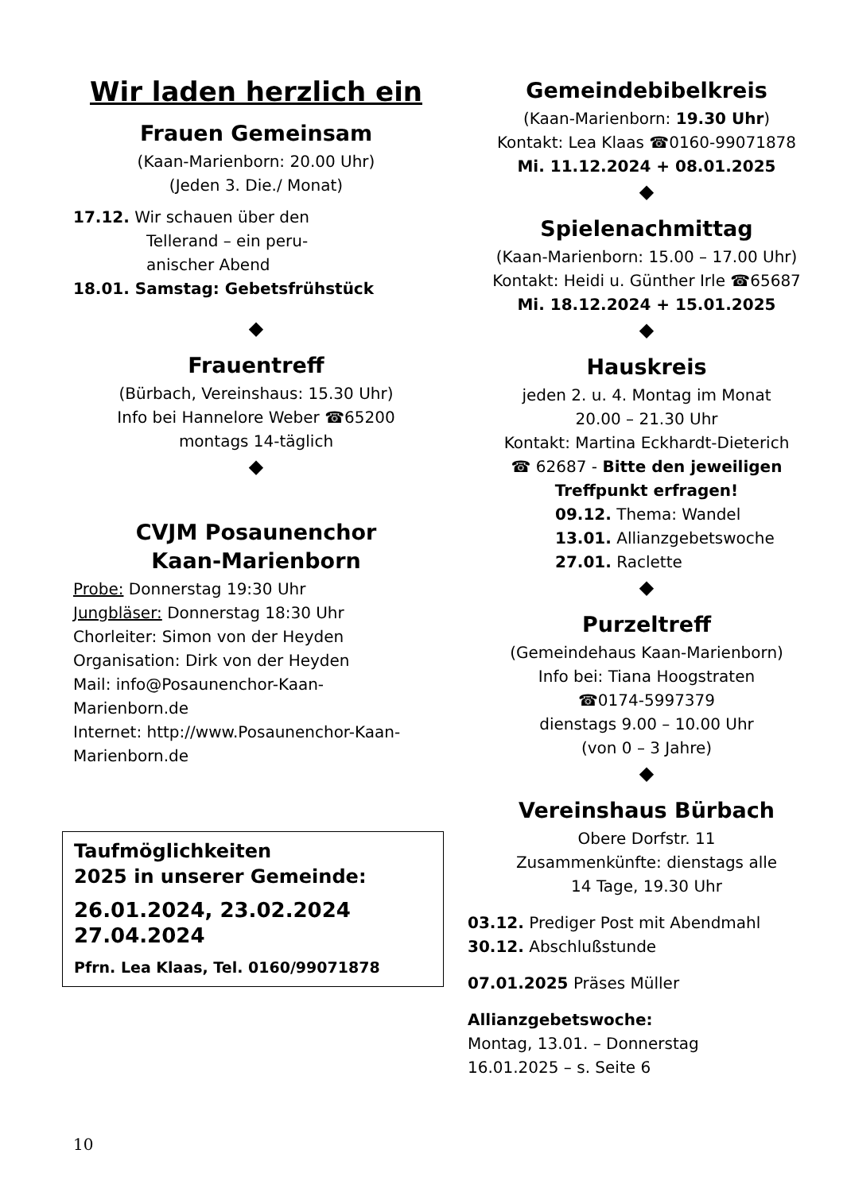Wir laden herzlich ein
Frauen Gemeinsam
(Kaan-Marienborn: 20.00 Uhr)
(Jeden 3. Die./ Monat)
17.12. Wir schauen über den
Tellerand – ein peru-
anischer Abend
18.01. Samstag: Gebetsfrühstück
◆
Frauentreff
(Bürbach, Vereinshaus: 15.30 Uhr)
Info bei Hannelore Weber ☎65200
montags 14-täglich
◆
CVJM Posaunenchor
Kaan-Marienborn
Probe: Donnerstag 19:30 Uhr
Jungbläser: Donnerstag 18:30 Uhr
Chorleiter: Simon von der Heyden
Organisation: Dirk von der Heyden
Mail: info@Posaunenchor-Kaan-Marienborn.de
Internet: http://www.Posaunenchor-Kaan-Marienborn.de
Taufmöglichkeiten
2025 in unserer Gemeinde:
26.01.2024, 23.02.2024
27.04.2024
Pfrn. Lea Klaas, Tel. 0160/99071878
Gemeindebibelkreis
(Kaan-Marienborn: 19.30 Uhr)
Kontakt: Lea Klaas ☎0160-99071878
Mi. 11.12.2024 + 08.01.2025
◆
Spielenachmittag
(Kaan-Marienborn: 15.00 – 17.00 Uhr)
Kontakt: Heidi u. Günther Irle ☎65687
Mi. 18.12.2024 + 15.01.2025
◆
Hauskreis
jeden 2. u. 4. Montag im Monat
20.00 – 21.30 Uhr
Kontakt: Martina Eckhardt-Dieterich
☎ 62687 - Bitte den jeweiligen Treffpunkt erfragen!
09.12. Thema: Wandel
13.01. Allianzgebetswoche
27.01. Raclette
◆
Purzeltreff
(Gemeindehaus Kaan-Marienborn)
Info bei: Tiana Hoogstraten
☎0174-5997379
dienstags 9.00 – 10.00 Uhr
(von 0 – 3 Jahre)
◆
Vereinshaus Bürbach
Obere Dorfstr. 11
Zusammenkünfte: dienstags alle
14 Tage, 19.30 Uhr
03.12. Prediger Post mit Abendmahl
30.12. Abschlußstunde
07.01.2025 Präses Müller
Allianzgebetswoche:
Montag, 13.01. – Donnerstag
16.01.2025 – s. Seite 6
10